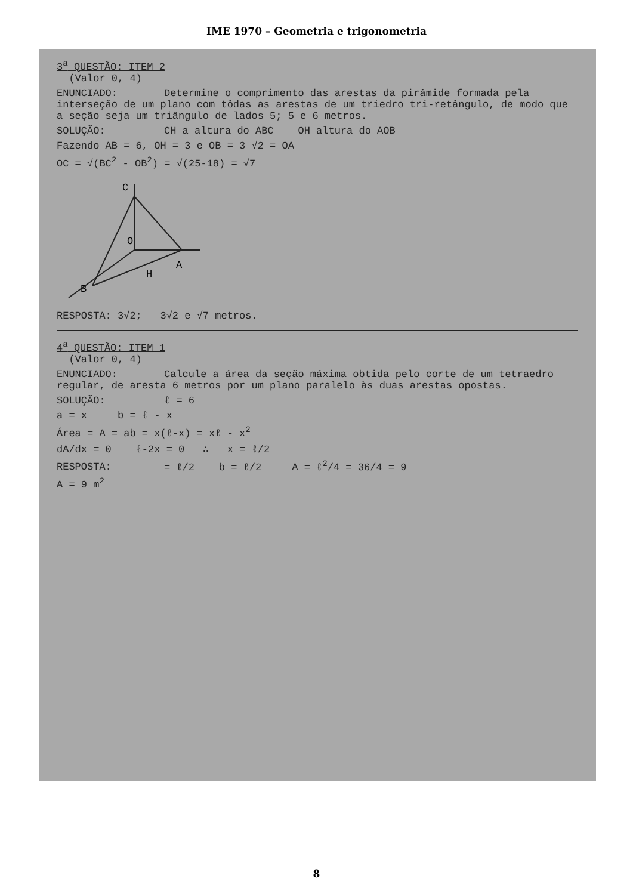IME 1970 – Geometria e trigonometria
3<sup>a</sup> QUESTÃO: ITEM 2
(Valor 0, 4)
ENUNCIADO: Determine o comprimento das arestas da pirâmide formada pela interseção de um plano com tôdas as arestas de um triedro tri-retângulo, de modo que a seção seja um triângulo de lados 5; 5 e 6 metros.
SOLUÇÃO: CH a altura do ABC OH altura do AOB
Fazendo AB = 6, OH = 3 e OB = 3 √2 = OA
OC = √(BC<sup>2</sup> - OB<sup>2</sup>) = √(25-18) = √7
C
O
A
H
B
RESPOSTA: 3√2; 3√2 e √7 metros.
4<sup>a</sup> QUESTÃO: ITEM 1
(Valor 0, 4)
ENUNCIADO: Calcule a área da seção máxima obtida pelo corte de um tetraedro regular, de aresta 6 metros por um plano paralelo às duas arestas opostas.
SOLUÇÃO: ℓ = 6
a = x b = ℓ - x
Área = A = ab = x(ℓ-x) = xℓ - x<sup>2</sup>
dA/dx = 0 ℓ-2x = 0 ∴ x = ℓ/2
RESPOSTA: = ℓ/2 b = ℓ/2 A = ℓ<sup>2</sup>/4 = 36/4 = 9
A = 9 m<sup>2</sup>
8